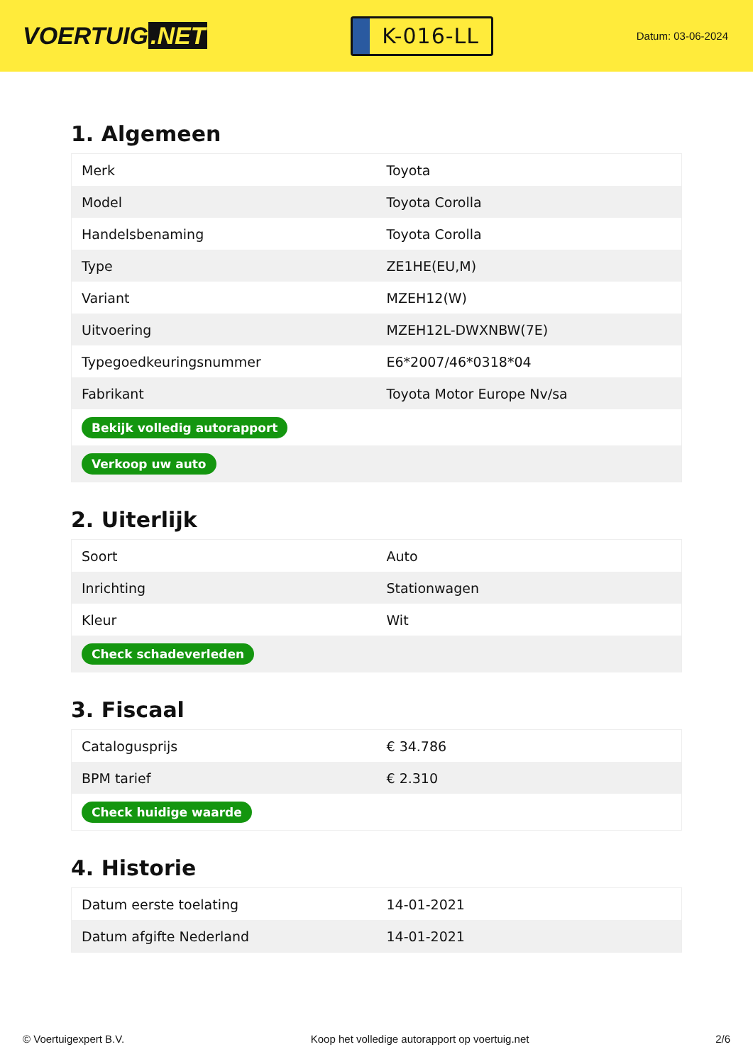VOERTUIG.NET
K-016-LL
Datum: 03-06-2024
1. Algemeen
| Merk | Toyota |
| Model | Toyota Corolla |
| Handelsbenaming | Toyota Corolla |
| Type | ZE1HE(EU,M) |
| Variant | MZEH12(W) |
| Uitvoering | MZEH12L-DWXNBW(7E) |
| Typegoedkeuringsnummer | E6*2007/46*0318*04 |
| Fabrikant | Toyota Motor Europe Nv/sa |
| Bekijk volledig autorapport | |
| Verkoop uw auto | |
2. Uiterlijk
| Soort | Auto |
| Inrichting | Stationwagen |
| Kleur | Wit |
| Check schadeverleden | |
3. Fiscaal
| Catalogusprijs | € 34.786 |
| BPM tarief | € 2.310 |
| Check huidige waarde | |
4. Historie
| Datum eerste toelating | 14-01-2021 |
| Datum afgifte Nederland | 14-01-2021 |
© Voertuigexpert B.V. Koop het volledige autorapport op voertuig.net 2/6